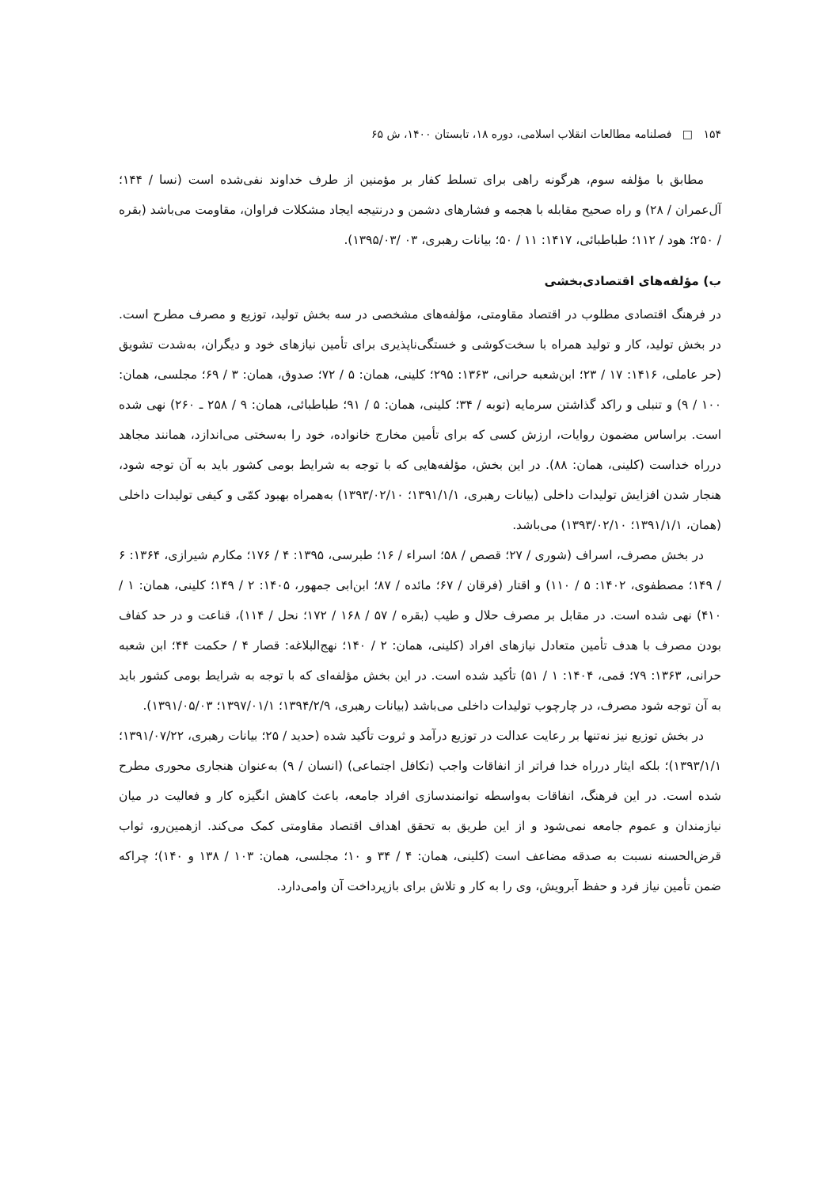۱۵۴ □ فصلنامه مطالعات انقلاب اسلامی، دوره ۱۸، تابستان ۱۴۰۰، ش ۶۵
مطابق با مؤلفه سوم، هرگونه راهی برای تسلط کفار بر مؤمنین از طرف خداوند نفی‌شده است (نسا / ۱۴۴؛ آل‌عمران / ۲۸) و راه صحیح مقابله با هجمه و فشارهای دشمن و درنتیجه ایجاد مشکلات فراوان، مقاومت می‌باشد (بقره / ۲۵۰؛ هود / ۱۱۲؛ طباطبائی، ۱۴۱۷: ۱۱ / ۵۰؛ بیانات رهبری، ۰۳ /۱۳۹۵/۰۳).
ب) مؤلفه‌های اقتصادی‌بخشی
در فرهنگ اقتصادی مطلوب در اقتصاد مقاومتی، مؤلفه‌های مشخصی در سه بخش تولید، توزیع و مصرف مطرح است. در بخش تولید، کار و تولید همراه با سخت‌کوشی و خستگی‌ناپذیری برای تأمین نیازهای خود و دیگران، به‌شدت تشویق (حر عاملی، ۱۴۱۶: ۱۷ / ۲۳؛ ابن‌شعبه حرانی، ۱۳۶۳: ۲۹۵؛ کلینی، همان: ۵ / ۷۲؛ صدوق، همان: ۳ / ۶۹؛ مجلسی، همان: ۱۰۰ / ۹) و تنبلی و راکد گذاشتن سرمایه (توبه / ۳۴؛ کلینی، همان: ۵ / ۹۱؛ طباطبائی، همان: ۹ / ۲۵۸ ـ ۲۶۰) نهی شده است. براساس مضمون روایات، ارزش کسی که برای تأمین مخارج خانواده، خود را به‌سختی می‌اندازد، همانند مجاهد درراه خداست (کلینی، همان: ۸۸). در این بخش، مؤلفه‌هایی که با توجه به شرایط بومی کشور باید به آن توجه شود، هنجار شدن افزایش تولیدات داخلی (بیانات رهبری، ۱۳۹۱/۱/۱؛ ۱۳۹۳/۰۲/۱۰) به‌همراه بهبود کمّی و کیفی تولیدات داخلی (همان، ۱۳۹۱/۱/۱؛ ۱۳۹۳/۰۲/۱۰) می‌باشد.
در بخش مصرف، اسراف (شوری / ۲۷؛ قصص / ۵۸؛ اسراء / ۱۶؛ طبرسی، ۱۳۹۵: ۴ / ۱۷۶؛ مکارم شیرازی، ۱۳۶۴: ۶ / ۱۴۹؛ مصطفوی، ۱۴۰۲: ۵ / ۱۱۰) و اقتار (فرقان / ۶۷؛ مائده / ۸۷؛ ابن‌ابی جمهور، ۱۴۰۵: ۲ / ۱۴۹؛ کلینی، همان: ۱ / ۴۱۰) نهی شده است. در مقابل بر مصرف حلال و طیب (بقره / ۵۷ / ۱۶۸ / ۱۷۲؛ نحل / ۱۱۴)، قناعت و در حد کفاف بودن مصرف با هدف تأمین متعادل نیازهای افراد (کلینی، همان: ۲ / ۱۴۰؛ نهج‌البلاغه: قصار ۴ / حکمت ۴۴؛ ابن شعبه حرانی، ۱۳۶۳: ۷۹؛ قمی، ۱۴۰۴: ۱ / ۵۱) تأکید شده است. در این بخش مؤلفه‌ای که با توجه به شرایط بومی کشور باید به آن توجه شود مصرف، در چارچوب تولیدات داخلی می‌باشد (بیانات رهبری، ۱۳۹۴/۲/۹؛ ۱۳۹۷/۰۱/۱؛ ۱۳۹۱/۰۵/۰۳).
در بخش توزیع نیز نه‌تنها بر رعایت عدالت در توزیع درآمد و ثروت تأکید شده (حدید / ۲۵؛ بیانات رهبری، ۱۳۹۱/۰۷/۲۲؛ ۱۳۹۳/۱/۱)؛ بلکه ایثار درراه خدا فراتر از انفاقات واجب (تکافل اجتماعی) (انسان / ۹) به‌عنوان هنجاری محوری مطرح شده است. در این فرهنگ، انفاقات به‌واسطه توانمندسازی افراد جامعه، باعث کاهش انگیزه کار و فعالیت در میان نیازمندان و عموم جامعه نمی‌شود و از این طریق به تحقق اهداف اقتصاد مقاومتی کمک می‌کند. ازهمین‌رو، ثواب قرض‌الحسنه نسبت به صدقه مضاعف است (کلینی، همان: ۴ / ۳۴ و ۱۰؛ مجلسی، همان: ۱۰۳ / ۱۳۸ و ۱۴۰)؛ چراکه ضمن تأمین نیاز فرد و حفظ آبرویش، وی را به کار و تلاش برای بازپرداخت آن وامی‌دارد.